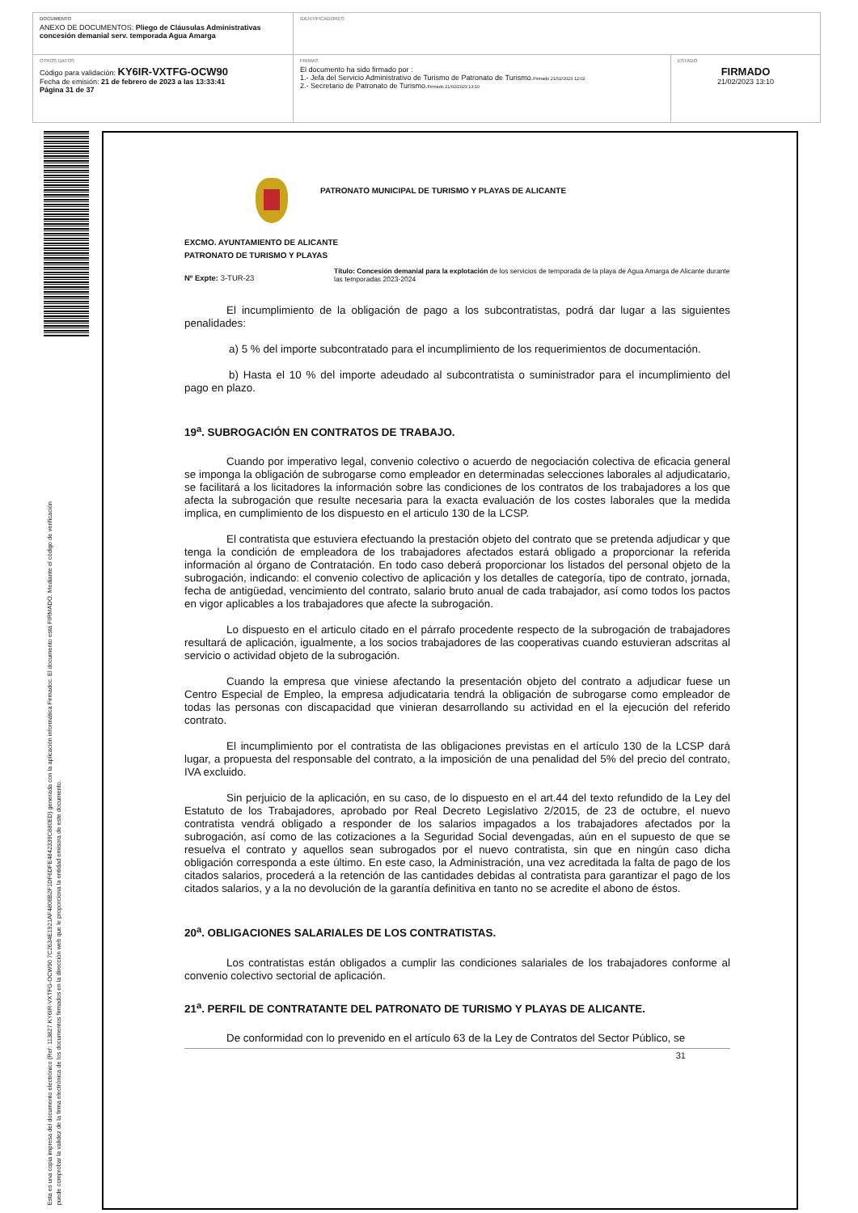| DOCUMENTO ANEXO DE DOCUMENTOS: Pliego de Cláusulas Administrativas concesión demanial serv. temporada Agua Amarga | IDENTIFICADORES | |
| OTROS DATOS Código para validación: KY6IR-VXTFG-OCW90 Fecha de emisión: 21 de febrero de 2023 a las 13:33:41 Página 31 de 37 | FIRMAS El documento ha sido firmado por : 1.- Jefa del Servicio Administrativo de Turismo de Patronato de Turismo. Firmado 21/02/2023 12:02 2.- Secretario de Patronato de Turismo. Firmado 21/02/2023 13:10 | ESTADO FIRMADO 21/02/2023 13:10 |
Esta es una copia impresa del documento electrónico (Ref: 113827 KY6IR-VXTFG-OCW90 7C2634E1921AF4806B2F1DF6DFE4842339C880ED) generada con la aplicación informática Firmadoc. El documento está FIRMADO. Mediante el código de verificación
puede comprobar la validez de la firma electrónica de los documentos firmados en la dirección web que le proporciona la entidad emisora de este documento.
PATRONATO MUNICIPAL DE TURISMO Y PLAYAS DE ALICANTE
EXCMO. AYUNTAMIENTO DE ALICANTE
PATRONATO DE TURISMO Y PLAYAS
Nº Expte: 3-TUR-23
Título: Concesión demanial para la explotación de los servicios de temporada de la playa de Agua Amarga de Alicante durante las temporadas 2023-2024
El incumplimiento de la obligación de pago a los subcontratistas, podrá dar lugar a las siguientes penalidades:
a) 5 % del importe subcontratado para el incumplimiento de los requerimientos de documentación.
b) Hasta el 10 % del importe adeudado al subcontratista o suministrador para el incumplimiento del pago en plazo.
19<sup>a</sup>. SUBROGACIÓN EN CONTRATOS DE TRABAJO.
Cuando por imperativo legal, convenio colectivo o acuerdo de negociación colectiva de eficacia general se imponga la obligación de subrogarse como empleador en determinadas selecciones laborales al adjudicatario, se facilitará a los licitadores la información sobre las condiciones de los contratos de los trabajadores a los que afecta la subrogación que resulte necesaria para la exacta evaluación de los costes laborales que la medida implica, en cumplimiento de los dispuesto en el articulo 130 de la LCSP.
El contratista que estuviera efectuando la prestación objeto del contrato que se pretenda adjudicar y que tenga la condición de empleadora de los trabajadores afectados estará obligado a proporcionar la referida información al órgano de Contratación. En todo caso deberá proporcionar los listados del personal objeto de la subrogación, indicando: el convenio colectivo de aplicación y los detalles de categoría, tipo de contrato, jornada, fecha de antigüedad, vencimiento del contrato, salario bruto anual de cada trabajador, así como todos los pactos en vigor aplicables a los trabajadores que afecte la subrogación.
Lo dispuesto en el articulo citado en el párrafo procedente respecto de la subrogación de trabajadores resultará de aplicación, igualmente, a los socios trabajadores de las cooperativas cuando estuvieran adscritas al servicio o actividad objeto de la subrogación.
Cuando la empresa que viniese afectando la presentación objeto del contrato a adjudicar fuese un Centro Especial de Empleo, la empresa adjudicataria tendrá la obligación de subrogarse como empleador de todas las personas con discapacidad que vinieran desarrollando su actividad en el la ejecución del referido contrato.
El incumplimiento por el contratista de las obligaciones previstas en el artículo 130 de la LCSP dará lugar, a propuesta del responsable del contrato, a la imposición de una penalidad del 5% del precio del contrato, IVA excluido.
Sin perjuicio de la aplicación, en su caso, de lo dispuesto en el art.44 del texto refundido de la Ley del Estatuto de los Trabajadores, aprobado por Real Decreto Legislativo 2/2015, de 23 de octubre, el nuevo contratista vendrá obligado a responder de los salarios impagados a los trabajadores afectados por la subrogación, así como de las cotizaciones a la Seguridad Social devengadas, aún en el supuesto de que se resuelva el contrato y aquellos sean subrogados por el nuevo contratista, sin que en ningún caso dicha obligación corresponda a este último. En este caso, la Administración, una vez acreditada la falta de pago de los citados salarios, procederá a la retención de las cantidades debidas al contratista para garantizar el pago de los citados salarios, y a la no devolución de la garantía definitiva en tanto no se acredite el abono de éstos.
20<sup>a</sup>. OBLIGACIONES SALARIALES DE LOS CONTRATISTAS.
Los contratistas están obligados a cumplir las condiciones salariales de los trabajadores conforme al convenio colectivo sectorial de aplicación.
21<sup>a</sup>. PERFIL DE CONTRATANTE DEL PATRONATO DE TURISMO Y PLAYAS DE ALICANTE.
De conformidad con lo prevenido en el artículo 63 de la Ley de Contratos del Sector Público, se
31